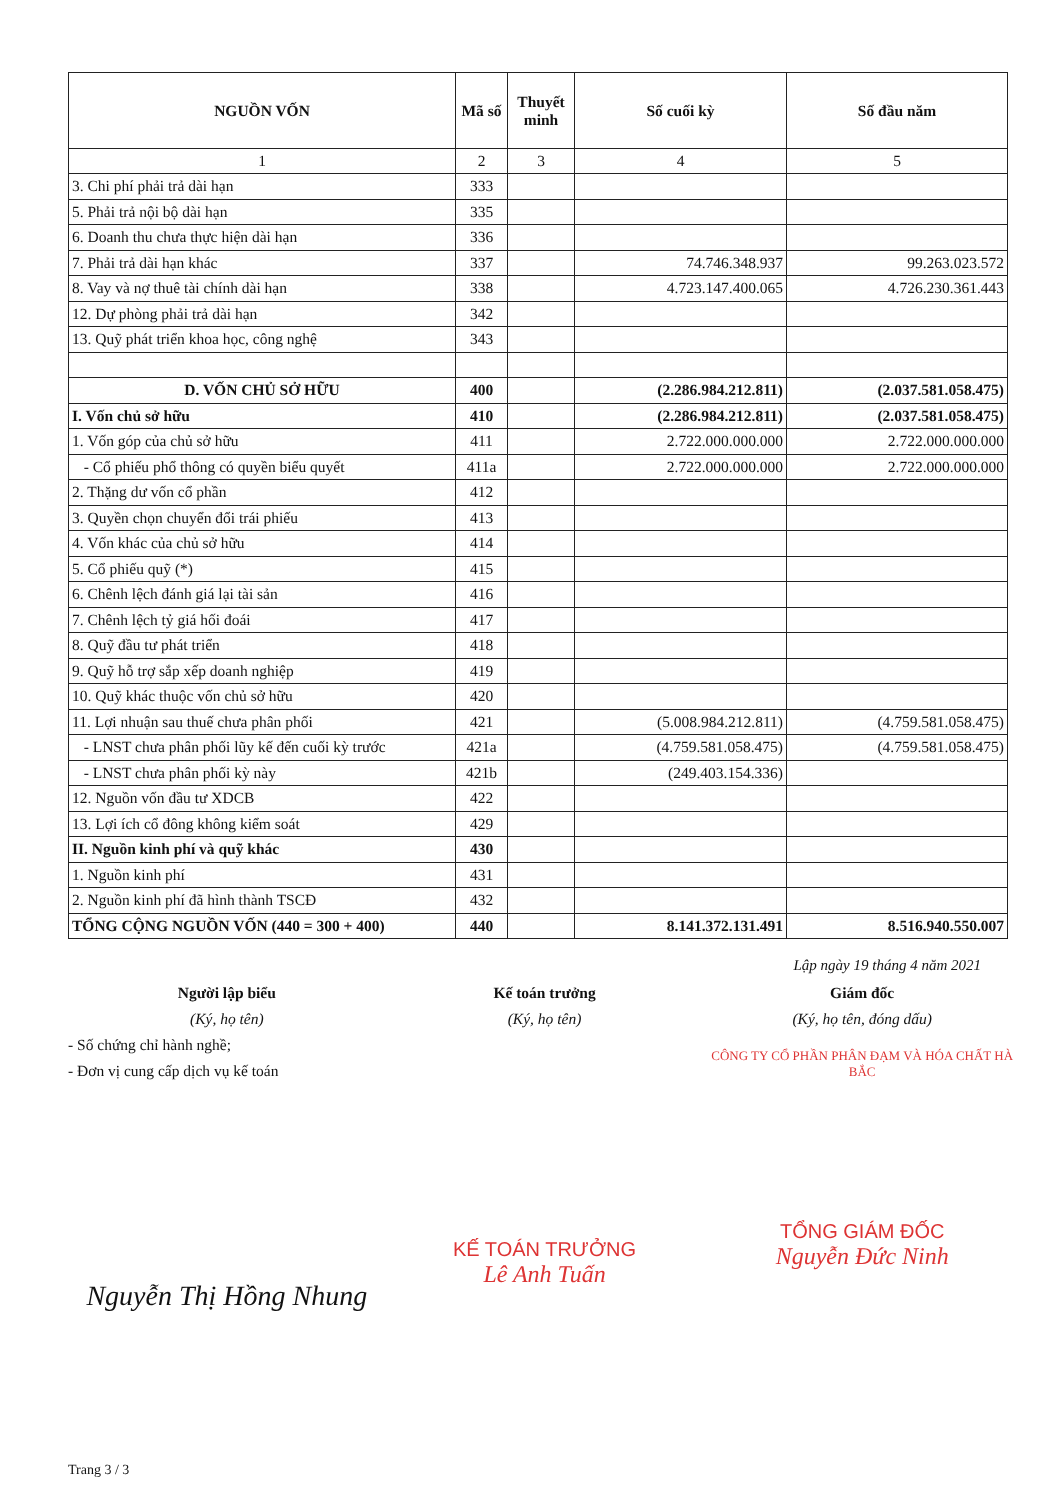| NGUỒN VỐN | Mã số | Thuyết minh | Số cuối kỳ | Số đầu năm |
| --- | --- | --- | --- | --- |
| 1 | 2 | 3 | 4 | 5 |
| 3. Chi phí phải trả dài hạn | 333 | | | |
| 5. Phải trả nội bộ dài hạn | 335 | | | |
| 6. Doanh thu chưa thực hiện dài hạn | 336 | | | |
| 7. Phải trả dài hạn khác | 337 | | 74.746.348.937 | 99.263.023.572 |
| 8. Vay và nợ thuê tài chính dài hạn | 338 | | 4.723.147.400.065 | 4.726.230.361.443 |
| 12. Dự phòng phải trả dài hạn | 342 | | | |
| 13. Quỹ phát triển khoa học, công nghệ | 343 | | | |
| D. VỐN CHỦ SỞ HỮU | 400 | | (2.286.984.212.811) | (2.037.581.058.475) |
| I. Vốn chủ sở hữu | 410 | | (2.286.984.212.811) | (2.037.581.058.475) |
| 1. Vốn góp của chủ sở hữu | 411 | | 2.722.000.000.000 | 2.722.000.000.000 |
| - Cổ phiếu phổ thông có quyền biểu quyết | 411a | | 2.722.000.000.000 | 2.722.000.000.000 |
| 2. Thặng dư vốn cổ phần | 412 | | | |
| 3. Quyền chọn chuyển đổi trái phiếu | 413 | | | |
| 4. Vốn khác của chủ sở hữu | 414 | | | |
| 5. Cổ phiếu quỹ (*) | 415 | | | |
| 6. Chênh lệch đánh giá lại tài sản | 416 | | | |
| 7. Chênh lệch tỷ giá hối đoái | 417 | | | |
| 8. Quỹ đầu tư phát triển | 418 | | | |
| 9. Quỹ hỗ trợ sắp xếp doanh nghiệp | 419 | | | |
| 10. Quỹ khác thuộc vốn chủ sở hữu | 420 | | | |
| 11. Lợi nhuận sau thuế chưa phân phối | 421 | | (5.008.984.212.811) | (4.759.581.058.475) |
| - LNST chưa phân phối lũy kế đến cuối kỳ trước | 421a | | (4.759.581.058.475) | (4.759.581.058.475) |
| - LNST chưa phân phối kỳ này | 421b | | (249.403.154.336) | |
| 12. Nguồn vốn đầu tư XDCB | 422 | | | |
| 13. Lợi ích cổ đông không kiểm soát | 429 | | | |
| II. Nguồn kinh phí và quỹ khác | 430 | | | |
| 1. Nguồn kinh phí | 431 | | | |
| 2. Nguồn kinh phí đã hình thành TSCĐ | 432 | | | |
| TỔNG CỘNG NGUỒN VỐN (440 = 300 + 400) | 440 | | 8.141.372.131.491 | 8.516.940.550.007 |
Lập ngày 19 tháng 4 năm 2021
Người lập biểu
(Ký, họ tên)
- Số chứng chỉ hành nghề;
- Đơn vị cung cấp dịch vụ kế toán
Nguyễn Thị Hồng Nhung
Kế toán trưởng
(Ký, họ tên)
KẾ TOÁN TRƯỞNG
Lê Anh Tuấn
Giám đốc
(Ký, họ tên, đóng dấu)
CÔNG TY CỔ PHẦN PHÂN ĐẠM VÀ HÓA CHẤT HÀ BẮC
TỔNG GIÁM ĐỐC
Nguyễn Đức Ninh
Trang 3 / 3